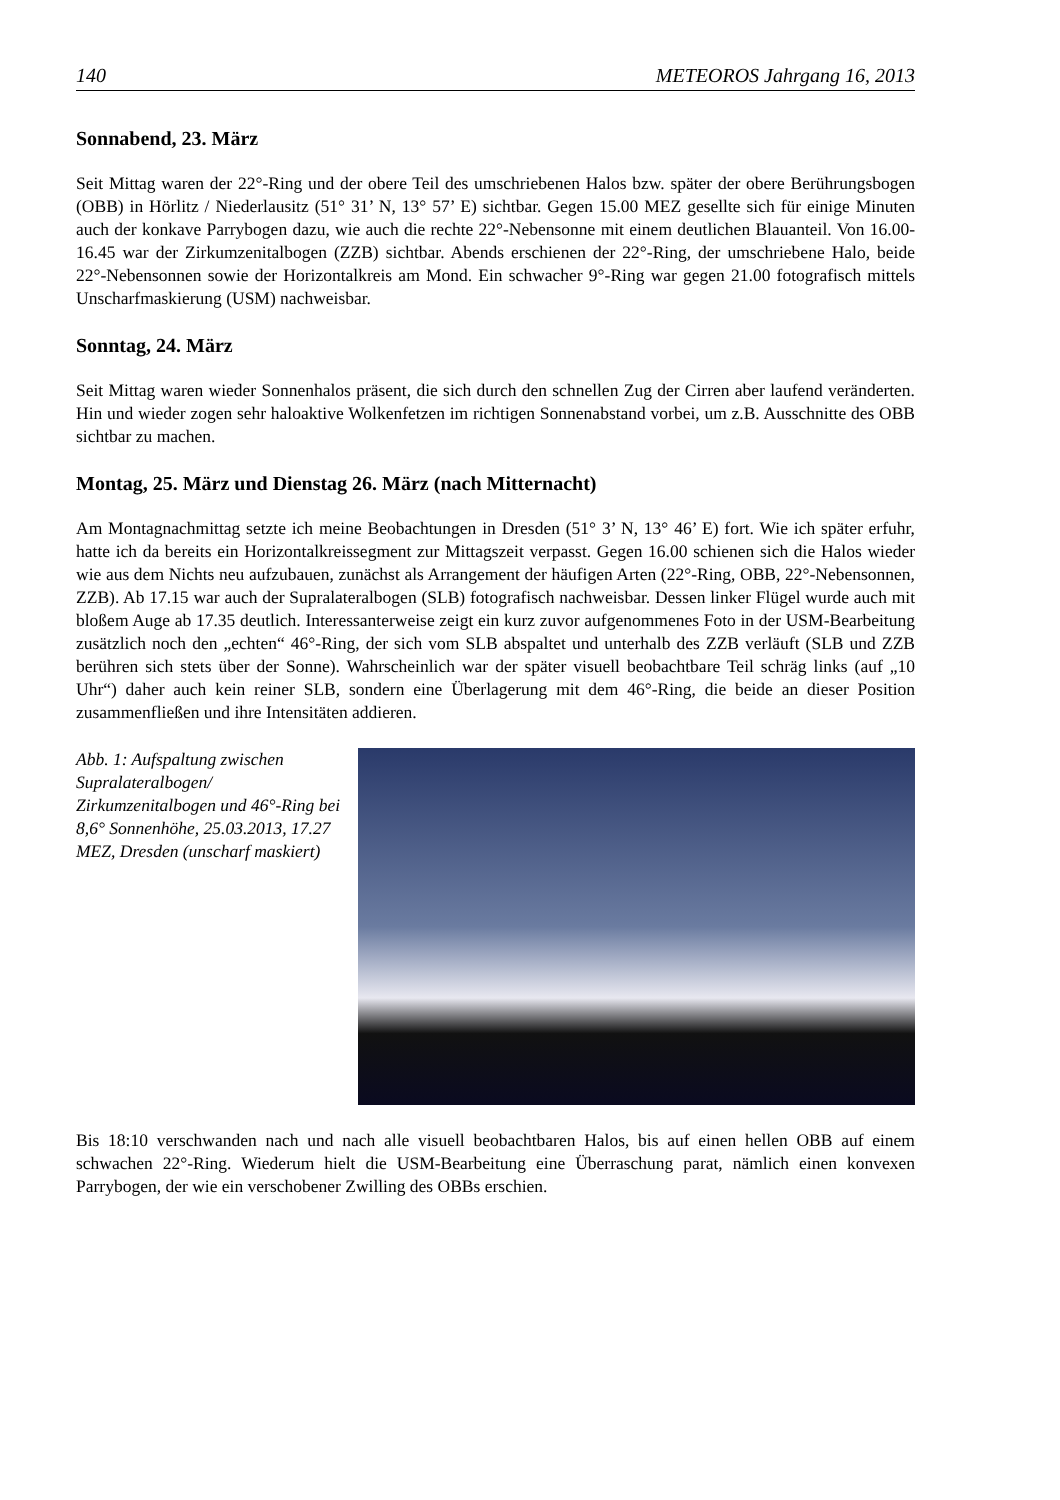140 METEOROS Jahrgang 16, 2013
Sonnabend, 23. März
Seit Mittag waren der 22°-Ring und der obere Teil des umschriebenen Halos bzw. später der obere Berührungsbogen (OBB) in Hörlitz / Niederlausitz (51° 31’ N, 13° 57’ E) sichtbar. Gegen 15.00 MEZ gesellte sich für einige Minuten auch der konkave Parrybogen dazu, wie auch die rechte 22°-Nebensonne mit einem deutlichen Blauanteil. Von 16.00-16.45 war der Zirkumzenitalbogen (ZZB) sichtbar. Abends erschienen der 22°-Ring, der umschriebene Halo, beide 22°-Nebensonnen sowie der Horizontalkreis am Mond. Ein schwacher 9°-Ring war gegen 21.00 fotografisch mittels Unscharfmaskierung (USM) nachweisbar.
Sonntag, 24. März
Seit Mittag waren wieder Sonnenhalos präsent, die sich durch den schnellen Zug der Cirren aber laufend veränderten. Hin und wieder zogen sehr haloaktive Wolkenfetzen im richtigen Sonnenabstand vorbei, um z.B. Ausschnitte des OBB sichtbar zu machen.
Montag, 25. März und Dienstag 26. März (nach Mitternacht)
Am Montagnachmittag setzte ich meine Beobachtungen in Dresden (51° 3’ N, 13° 46’ E) fort. Wie ich später erfuhr, hatte ich da bereits ein Horizontalkreissegment zur Mittagszeit verpasst. Gegen 16.00 schienen sich die Halos wieder wie aus dem Nichts neu aufzubauen, zunächst als Arrangement der häufigen Arten (22°-Ring, OBB, 22°-Nebensonnen, ZZB). Ab 17.15 war auch der Supralateralbogen (SLB) fotografisch nachweisbar. Dessen linker Flügel wurde auch mit bloßem Auge ab 17.35 deutlich. Interessanterweise zeigt ein kurz zuvor aufgenommenes Foto in der USM-Bearbeitung zusätzlich noch den „echten“ 46°-Ring, der sich vom SLB abspaltet und unterhalb des ZZB verläuft (SLB und ZZB berühren sich stets über der Sonne). Wahrscheinlich war der später visuell beobachtbare Teil schräg links (auf „10 Uhr“) daher auch kein reiner SLB, sondern eine Überlagerung mit dem 46°-Ring, die beide an dieser Position zusammenfließen und ihre Intensitäten addieren.
Abb. 1: Aufspaltung zwischen Supralateralbogen/ Zirkumzenitalbogen und 46°-Ring bei 8,6° Sonnenhöhe, 25.03.2013, 17.27 MEZ, Dresden (unscharf maskiert)
Bis 18:10 verschwanden nach und nach alle visuell beobachtbaren Halos, bis auf einen hellen OBB auf einem schwachen 22°-Ring. Wiederum hielt die USM-Bearbeitung eine Überraschung parat, nämlich einen konvexen Parrybogen, der wie ein verschobener Zwilling des OBBs erschien.